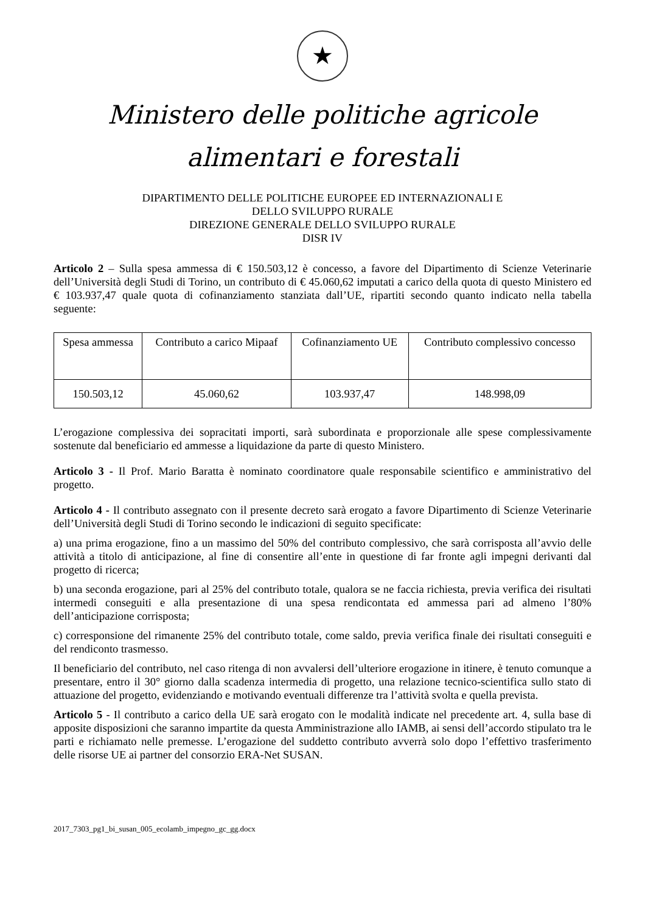★
Ministero delle politiche agricole
alimentari e forestali
DIPARTIMENTO DELLE POLITICHE EUROPEE ED INTERNAZIONALI E
DELLO SVILUPPO RURALE
DIREZIONE GENERALE DELLO SVILUPPO RURALE
DISR IV
Articolo 2 – Sulla spesa ammessa di € 150.503,12 è concesso, a favore del Dipartimento di Scienze Veterinarie dell’Università degli Studi di Torino, un contributo di € 45.060,62 imputati a carico della quota di questo Ministero ed € 103.937,47 quale quota di cofinanziamento stanziata dall’UE, ripartiti secondo quanto indicato nella tabella seguente:
| Spesa ammessa | Contributo a carico Mipaaf | Cofinanziamento UE | Contributo complessivo concesso |
| 150.503,12 | 45.060,62 | 103.937,47 | 148.998,09 |
L’erogazione complessiva dei sopracitati importi, sarà subordinata e proporzionale alle spese complessivamente sostenute dal beneficiario ed ammesse a liquidazione da parte di questo Ministero.
Articolo 3 - Il Prof. Mario Baratta è nominato coordinatore quale responsabile scientifico e amministrativo del progetto.
Articolo 4 - Il contributo assegnato con il presente decreto sarà erogato a favore Dipartimento di Scienze Veterinarie dell’Università degli Studi di Torino secondo le indicazioni di seguito specificate:
a) una prima erogazione, fino a un massimo del 50% del contributo complessivo, che sarà corrisposta all’avvio delle attività a titolo di anticipazione, al fine di consentire all’ente in questione di far fronte agli impegni derivanti dal progetto di ricerca;
b) una seconda erogazione, pari al 25% del contributo totale, qualora se ne faccia richiesta, previa verifica dei risultati intermedi conseguiti e alla presentazione di una spesa rendicontata ed ammessa pari ad almeno l’80% dell’anticipazione corrisposta;
c) corresponsione del rimanente 25% del contributo totale, come saldo, previa verifica finale dei risultati conseguiti e del rendiconto trasmesso.
Il beneficiario del contributo, nel caso ritenga di non avvalersi dell’ulteriore erogazione in itinere, è tenuto comunque a presentare, entro il 30° giorno dalla scadenza intermedia di progetto, una relazione tecnico-scientifica sullo stato di attuazione del progetto, evidenziando e motivando eventuali differenze tra l’attività svolta e quella prevista.
Articolo 5 - Il contributo a carico della UE sarà erogato con le modalità indicate nel precedente art. 4, sulla base di apposite disposizioni che saranno impartite da questa Amministrazione allo IAMB, ai sensi dell’accordo stipulato tra le parti e richiamato nelle premesse. L’erogazione del suddetto contributo avverrà solo dopo l’effettivo trasferimento delle risorse UE ai partner del consorzio ERA-Net SUSAN.
2017_7303_pg1_bi_susan_005_ecolamb_impegno_gc_gg.docx